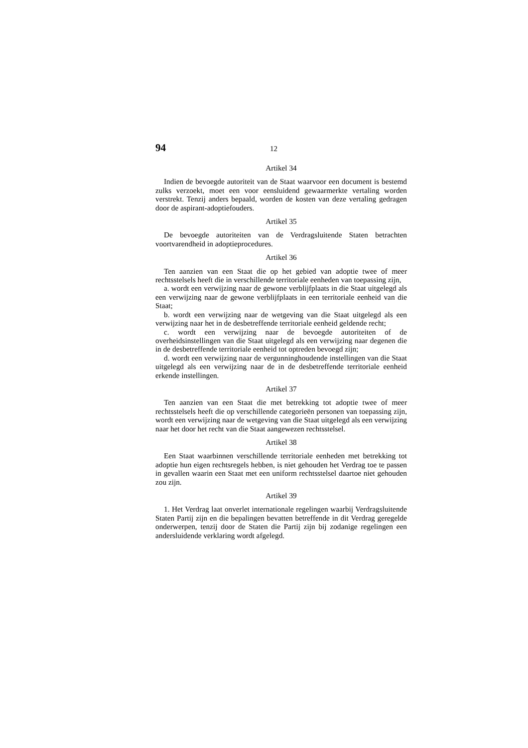94 12
Artikel 34
Indien de bevoegde autoriteit van de Staat waarvoor een document is bestemd zulks verzoekt, moet een voor eensluidend gewaarmerkte vertaling worden verstrekt. Tenzij anders bepaald, worden de kosten van deze vertaling gedragen door de aspirant-adoptiefouders.
Artikel 35
De bevoegde autoriteiten van de Verdragsluitende Staten betrachten voortvarendheid in adoptieprocedures.
Artikel 36
Ten aanzien van een Staat die op het gebied van adoptie twee of meer rechtsstelsels heeft die in verschillende territoriale eenheden van toepassing zijn,
a. wordt een verwijzing naar de gewone verblijfplaats in die Staat uitgelegd als een verwijzing naar de gewone verblijfplaats in een territoriale eenheid van die Staat;
b. wordt een verwijzing naar de wetgeving van die Staat uitgelegd als een verwijzing naar het in de desbetreffende territoriale eenheid geldende recht;
c. wordt een verwijzing naar de bevoegde autoriteiten of de overheidsinstellingen van die Staat uitgelegd als een verwijzing naar degenen die in de desbetreffende territoriale eenheid tot optreden bevoegd zijn;
d. wordt een verwijzing naar de vergunninghoudende instellingen van die Staat uitgelegd als een verwijzing naar de in de desbetreffende territoriale eenheid erkende instellingen.
Artikel 37
Ten aanzien van een Staat die met betrekking tot adoptie twee of meer rechtsstelsels heeft die op verschillende categorieën personen van toepassing zijn, wordt een verwijzing naar de wetgeving van die Staat uitgelegd als een verwijzing naar het door het recht van die Staat aangewezen rechtsstelsel.
Artikel 38
Een Staat waarbinnen verschillende territoriale eenheden met betrekking tot adoptie hun eigen rechtsregels hebben, is niet gehouden het Verdrag toe te passen in gevallen waarin een Staat met een uniform rechtsstelsel daartoe niet gehouden zou zijn.
Artikel 39
1. Het Verdrag laat onverlet internationale regelingen waarbij Verdragsluitende Staten Partij zijn en die bepalingen bevatten betreffende in dit Verdrag geregelde onderwerpen, tenzij door de Staten die Partij zijn bij zodanige regelingen een andersluidende verklaring wordt afgelegd.